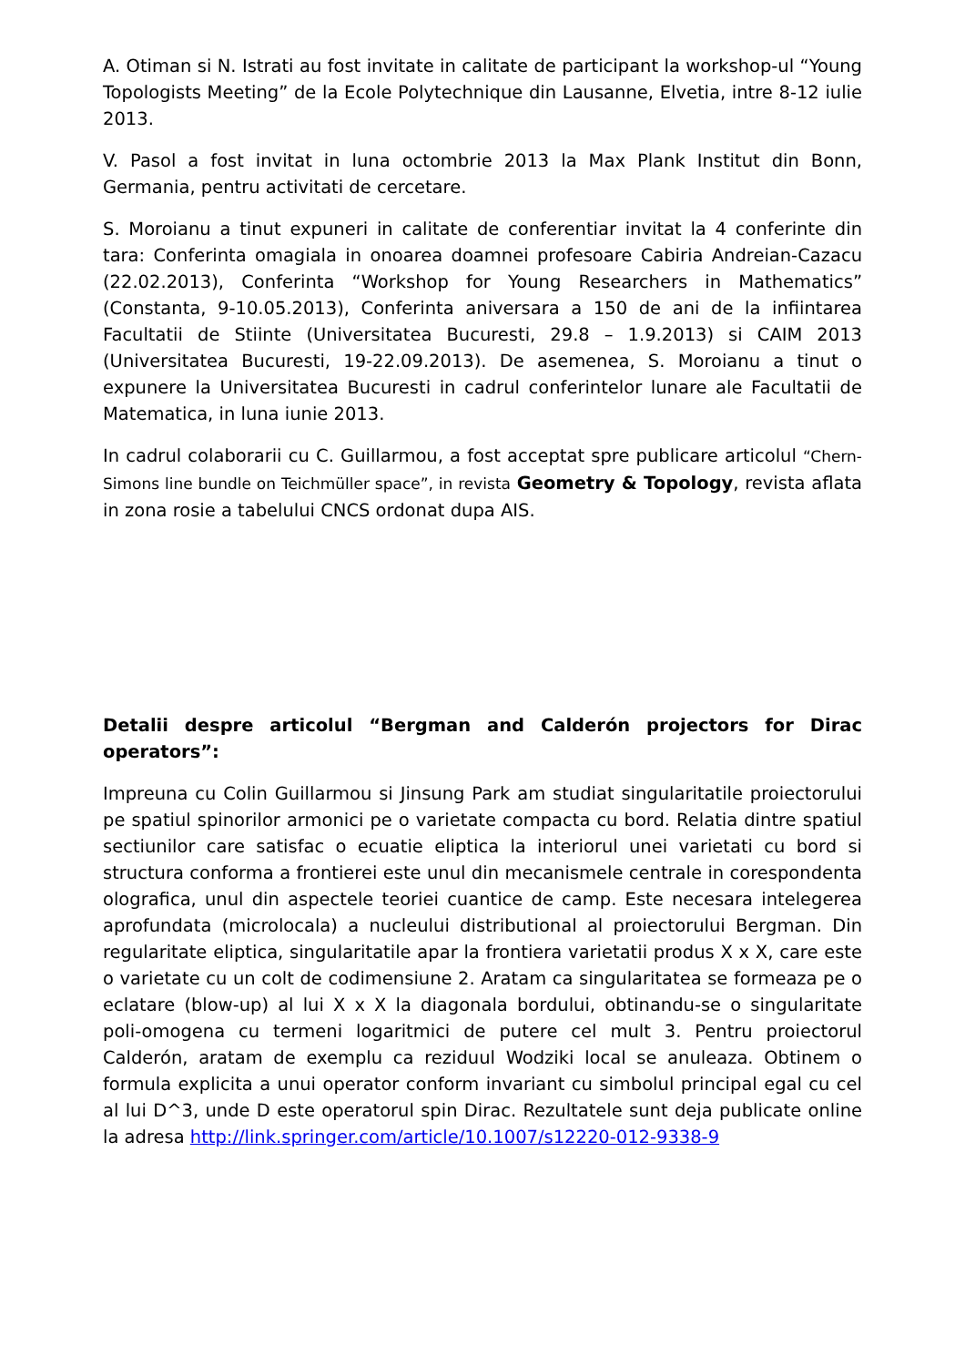A. Otiman si N. Istrati au fost invitate in calitate de participant la workshop-ul “Young Topologists Meeting” de la Ecole Polytechnique din Lausanne, Elvetia, intre 8-12 iulie 2013.
V. Pasol a fost invitat in luna octombrie 2013 la Max Plank Institut din Bonn, Germania, pentru activitati de cercetare.
S. Moroianu a tinut expuneri in calitate de conferentiar invitat la 4 conferinte din tara: Conferinta omagiala in onoarea doamnei profesoare Cabiria Andreian-Cazacu (22.02.2013), Conferinta “Workshop for Young Researchers in Mathematics” (Constanta, 9-10.05.2013), Conferinta aniversara a 150 de ani de la infiintarea Facultatii de Stiinte (Universitatea Bucuresti, 29.8 – 1.9.2013) si CAIM 2013 (Universitatea Bucuresti, 19-22.09.2013). De asemenea, S. Moroianu a tinut o expunere la Universitatea Bucuresti in cadrul conferintelor lunare ale Facultatii de Matematica, in luna iunie 2013.
In cadrul colaborarii cu C. Guillarmou, a fost acceptat spre publicare articolul “Chern-Simons line bundle on Teichmüller space”, in revista Geometry & Topology, revista aflata in zona rosie a tabelului CNCS ordonat dupa AIS.
Detalii despre articolul “Bergman and Calderón projectors for Dirac operators”:
Impreuna cu Colin Guillarmou si Jinsung Park am studiat singularitatile proiectorului pe spatiul spinorilor armonici pe o varietate compacta cu bord. Relatia dintre spatiul sectiunilor care satisfac o ecuatie eliptica la interiorul unei varietati cu bord si structura conforma a frontierei este unul din mecanismele centrale in corespondenta olografica, unul din aspectele teoriei cuantice de camp. Este necesara intelegerea aprofundata (microlocala) a nucleului distributional al proiectorului Bergman. Din regularitate eliptica, singularitatile apar la frontiera varietatii produs X x X, care este o varietate cu un colt de codimensiune 2. Aratam ca singularitatea se formeaza pe o eclatare (blow-up) al lui X x X la diagonala bordului, obtinandu-se o singularitate poli-omogena cu termeni logaritmici de putere cel mult 3. Pentru proiectorul Calderón, aratam de exemplu ca reziduul Wodziki local se anuleaza. Obtinem o formula explicita a unui operator conform invariant cu simbolul principal egal cu cel al lui D^3, unde D este operatorul spin Dirac. Rezultatele sunt deja publicate online la adresa http://link.springer.com/article/10.1007/s12220-012-9338-9